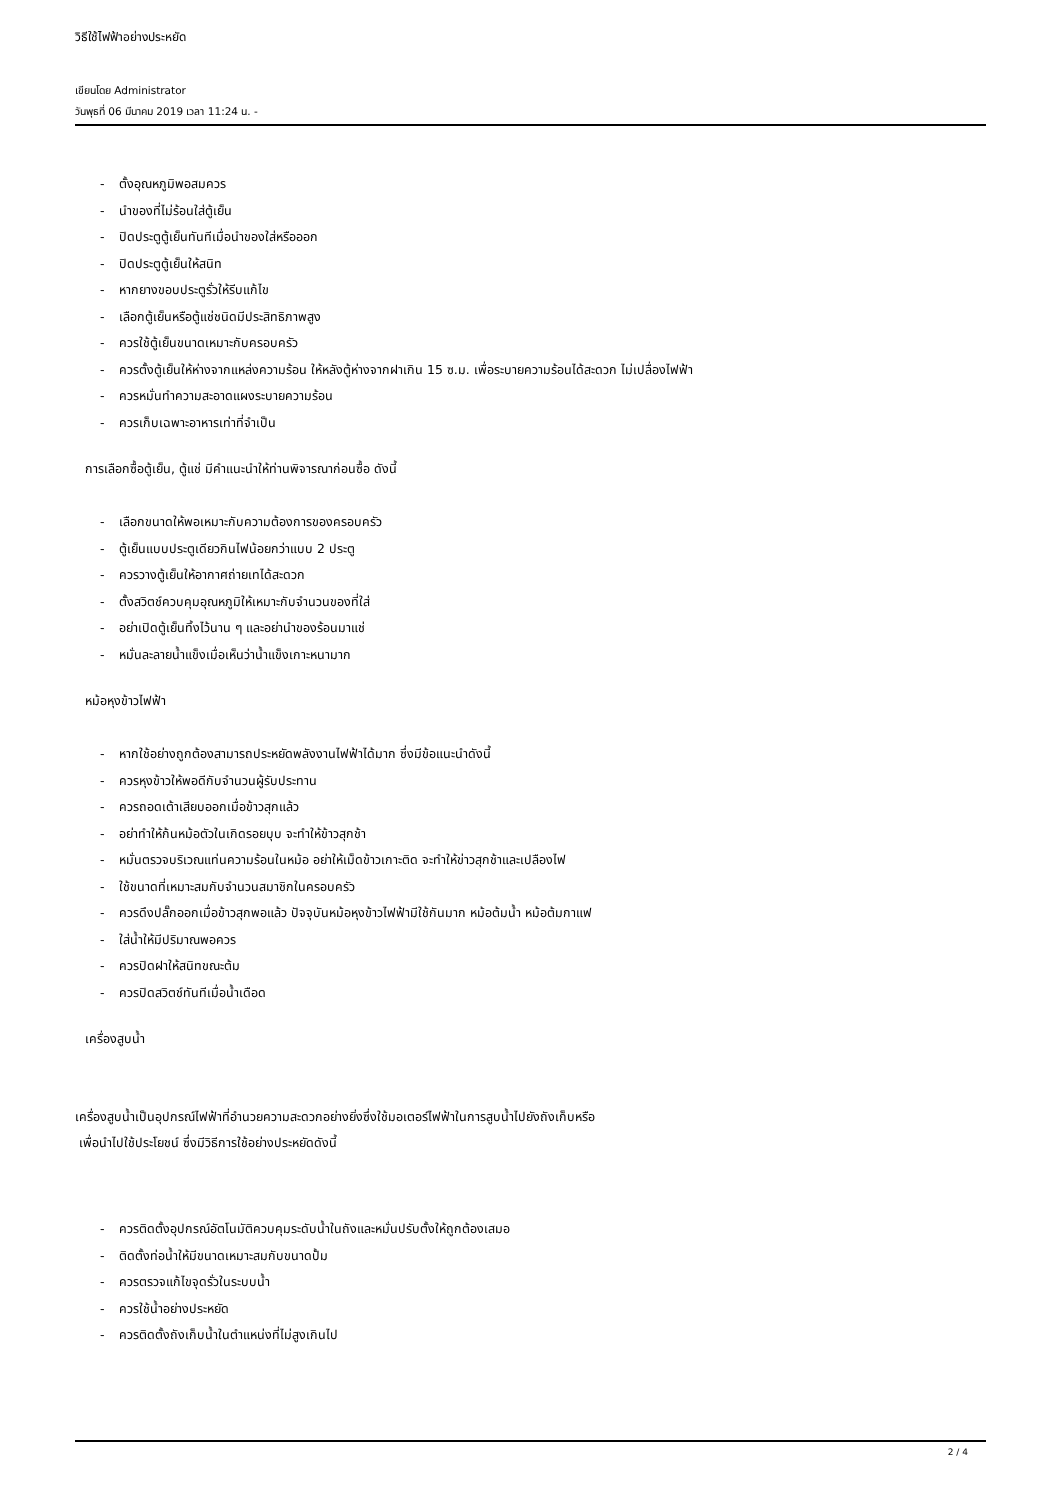วิธีใช้ไฟฟ้าอย่างประหยัด
เขียนโดย Administrator
วันพุธที่ 06 มีนาคม 2019 เวลา 11:24 น. -
- ตั้งอุณหภูมิพอสมควร
- นำของที่ไม่ร้อนใส่ตู้เย็น
- ปิดประตูตู้เย็นทันทีเมื่อนำของใส่หรือออก
- ปิดประตูตู้เย็นให้สนิท
- หากยางขอบประตูรั่วให้รีบแก้ไข
- เลือกตู้เย็นหรือตู้แช่ชนิดมีประสิทธิภาพสูง
- ควรใช้ตู้เย็นขนาดเหมาะกับครอบครัว
- ควรตั้งตู้เย็นให้ห่างจากแหล่งความร้อน ให้หลังตู้ห่างจากฝาเกิน 15 ซ.ม. เพื่อระบายความร้อนได้สะดวก ไม่เปลื่องไฟฟ้า
- ควรหมั่นทำความสะอาดแผงระบายความร้อน
- ควรเก็บเฉพาะอาหารเท่าที่จำเป็น
การเลือกซื้อตู้เย็น, ตู้แช่ มีคำแนะนำให้ท่านพิจารณาก่อนซื้อ ดังนี้
- เลือกขนาดให้พอเหมาะกับความต้องการของครอบครัว
- ตู้เย็นแบบประตูเดียวกินไฟน้อยกว่าแบบ 2 ประตู
- ควรวางตู้เย็นให้อากาศถ่ายเทได้สะดวก
- ตั้งสวิตช์ควบคุมอุณหภูมิให้เหมาะกับจำนวนของที่ใส่
- อย่าเปิดตู้เย็นทิ้งไว้นาน ๆ และอย่านำของร้อนมาแช่
- หมั่นละลายน้ำแข็งเมื่อเห็นว่าน้ำแข็งเกาะหนามาก
หม้อหุงข้าวไฟฟ้า
- หากใช้อย่างถูกต้องสามารถประหยัดพลังงานไฟฟ้าได้มาก ซึ่งมีข้อแนะนำดังนี้
- ควรหุงข้าวให้พอดีกับจำนวนผู้รับประทาน
- ควรถอดเต้าเสียบออกเมื่อข้าวสุกแล้ว
- อย่าทำให้ก้นหม้อตัวในเกิดรอยบุบ จะทำให้ข้าวสุกช้า
- หมั่นตรวจบริเวณแท่นความร้อนในหม้อ อย่าให้เม็ดข้าวเกาะติด จะทำให้ข่าวสุกช้าและเปลืองไฟ
- ใช้ขนาดที่เหมาะสมกับจำนวนสมาชิกในครอบครัว
- ควรดึงปลั๊กออกเมื่อข้าวสุกพอแล้ว ปัจจุบันหม้อหุงข้าวไฟฟ้ามีใช้กันมาก หม้อต้มน้ำ หม้อต้มกาแฟ
- ใส่น้ำให้มีปริมาณพอควร
- ควรปิดฝาให้สนิทขณะต้ม
- ควรปิดสวิตช์ทันทีเมื่อน้ำเดือด
เครื่องสูบน้ำ
เครื่องสูบน้ำเป็นอุปกรณ์ไฟฟ้าที่อำนวยความสะดวกอย่างยิ่งซึ่งใช้มอเตอร์ไฟฟ้าในการสูบน้ำไปยังถังเก็บหรือ
เพื่อนำไปใช้ประโยชน์ ซึ่งมีวิธีการใช้อย่างประหยัดดังนี้
- ควรติดตั้งอุปกรณ์อัตโนมัติควบคุมระดับน้ำในถังและหมั่นปรับตั้งให้ถูกต้องเสมอ
- ติดตั้งท่อน้ำให้มีขนาดเหมาะสมกับขนาดปั้ม
- ควรตรวจแก้ไขจุดรั่วในระบบน้ำ
- ควรใช้น้ำอย่างประหยัด
- ควรติดตั้งถังเก็บน้ำในตำแหน่งที่ไม่สูงเกินไป
2 / 4